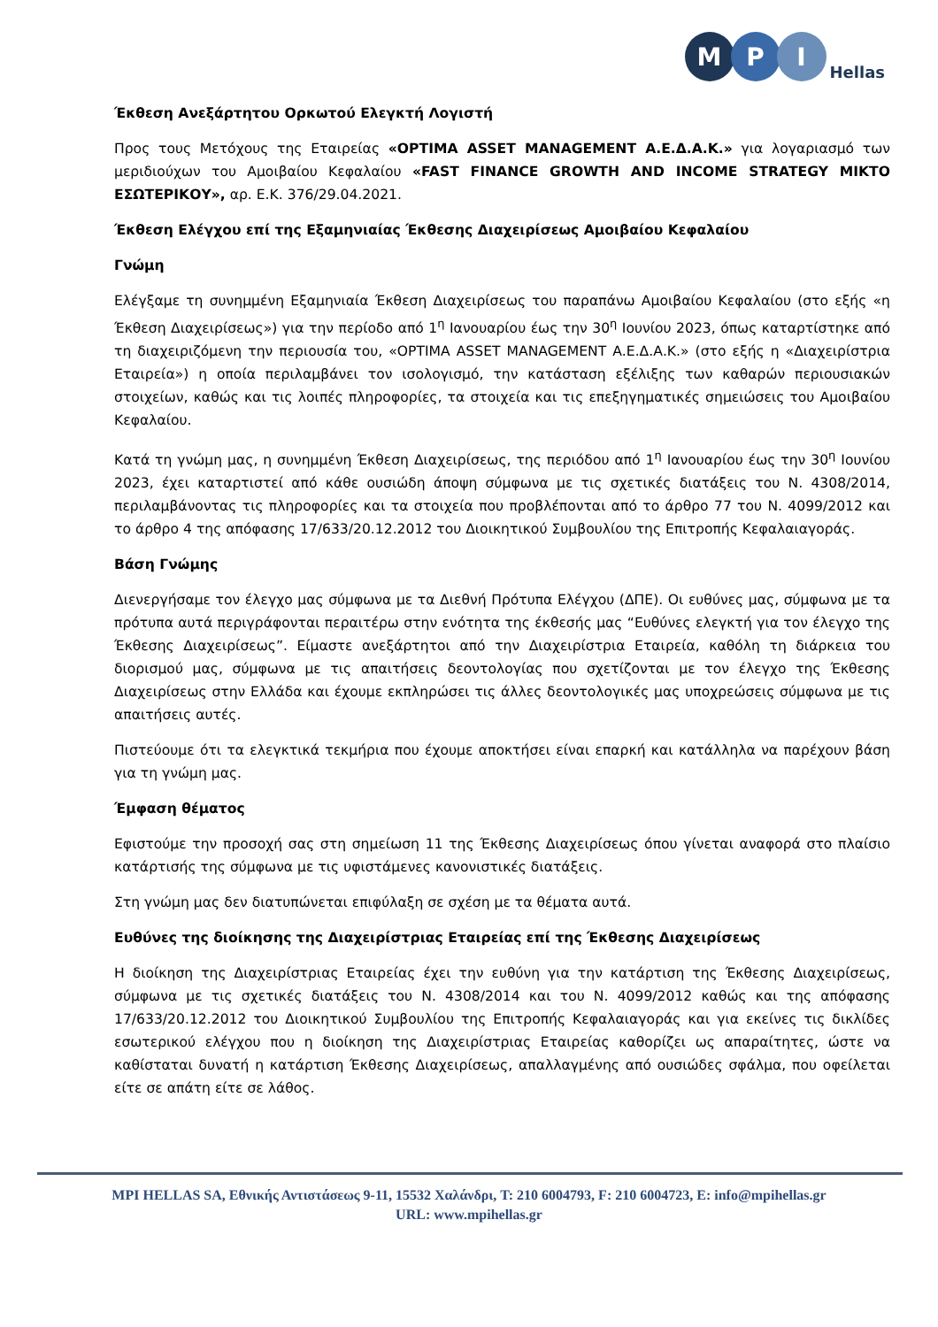M
P
I
Hellas
Έκθεση Ανεξάρτητου Ορκωτού Ελεγκτή Λογιστή
Προς τους Μετόχους της Εταιρείας «OPTIMA ASSET MANAGEMENT Α.Ε.Δ.Α.Κ.» για λογαριασμό των μεριδιούχων του Αμοιβαίου Κεφαλαίου «FAST FINANCE GROWTH AND INCOME STRATEGY ΜΙΚΤΟ ΕΣΩΤΕΡΙΚΟΥ», αρ. Ε.Κ. 376/29.04.2021.
Έκθεση Ελέγχου επί της Εξαμηνιαίας Έκθεσης Διαχειρίσεως Αμοιβαίου Κεφαλαίου
Γνώμη
Ελέγξαμε τη συνημμένη Εξαμηνιαία Έκθεση Διαχειρίσεως του παραπάνω Αμοιβαίου Κεφαλαίου (στο εξής «η Έκθεση Διαχειρίσεως») για την περίοδο από 1<sup>η</sup> Ιανουαρίου έως την 30<sup>η</sup> Ιουνίου 2023, όπως καταρτίστηκε από τη διαχειριζόμενη την περιουσία του, «OPTIMA ASSET MANAGEMENT Α.Ε.Δ.Α.Κ.» (στο εξής η «Διαχειρίστρια Εταιρεία») η οποία περιλαμβάνει τον ισολογισμό, την κατάσταση εξέλιξης των καθαρών περιουσιακών στοιχείων, καθώς και τις λοιπές πληροφορίες, τα στοιχεία και τις επεξηγηματικές σημειώσεις του Αμοιβαίου Κεφαλαίου.
Κατά τη γνώμη μας, η συνημμένη Έκθεση Διαχειρίσεως, της περιόδου από 1<sup>η</sup> Ιανουαρίου έως την 30<sup>η</sup> Ιουνίου 2023, έχει καταρτιστεί από κάθε ουσιώδη άποψη σύμφωνα με τις σχετικές διατάξεις του Ν. 4308/2014, περιλαμβάνοντας τις πληροφορίες και τα στοιχεία που προβλέπονται από το άρθρο 77 του Ν. 4099/2012 και το άρθρο 4 της απόφασης 17/633/20.12.2012 του Διοικητικού Συμβουλίου της Επιτροπής Κεφαλαιαγοράς.
Βάση Γνώμης
Διενεργήσαμε τον έλεγχο μας σύμφωνα με τα Διεθνή Πρότυπα Ελέγχου (ΔΠΕ). Οι ευθύνες μας, σύμφωνα με τα πρότυπα αυτά περιγράφονται περαιτέρω στην ενότητα της έκθεσής μας “Ευθύνες ελεγκτή για τον έλεγχο της Έκθεσης Διαχειρίσεως”. Είμαστε ανεξάρτητοι από την Διαχειρίστρια Εταιρεία, καθόλη τη διάρκεια του διορισμού μας, σύμφωνα με τις απαιτήσεις δεοντολογίας που σχετίζονται με τον έλεγχο της Έκθεσης Διαχειρίσεως στην Ελλάδα και έχουμε εκπληρώσει τις άλλες δεοντολογικές μας υποχρεώσεις σύμφωνα με τις απαιτήσεις αυτές.
Πιστεύουμε ότι τα ελεγκτικά τεκμήρια που έχουμε αποκτήσει είναι επαρκή και κατάλληλα να παρέχουν βάση για τη γνώμη μας.
Έμφαση θέματος
Εφιστούμε την προσοχή σας στη σημείωση 11 της Έκθεσης Διαχειρίσεως όπου γίνεται αναφορά στο πλαίσιο κατάρτισής της σύμφωνα με τις υφιστάμενες κανονιστικές διατάξεις.
Στη γνώμη μας δεν διατυπώνεται επιφύλαξη σε σχέση με τα θέματα αυτά.
Ευθύνες της διοίκησης της Διαχειρίστριας Εταιρείας επί της Έκθεσης Διαχειρίσεως
Η διοίκηση της Διαχειρίστριας Εταιρείας έχει την ευθύνη για την κατάρτιση της Έκθεσης Διαχειρίσεως, σύμφωνα με τις σχετικές διατάξεις του Ν. 4308/2014 και του Ν. 4099/2012 καθώς και της απόφασης 17/633/20.12.2012 του Διοικητικού Συμβουλίου της Επιτροπής Κεφαλαιαγοράς και για εκείνες τις δικλίδες εσωτερικού ελέγχου που η διοίκηση της Διαχειρίστριας Εταιρείας καθορίζει ως απαραίτητες, ώστε να καθίσταται δυνατή η κατάρτιση Έκθεσης Διαχειρίσεως, απαλλαγμένης από ουσιώδες σφάλμα, που οφείλεται είτε σε απάτη είτε σε λάθος.
MPI HELLAS SA, Εθνικής Αντιστάσεως 9-11, 15532 Χαλάνδρι, T: 210 6004793, F: 210 6004723, E: info@mpihellas.gr
URL: www.mpihellas.gr